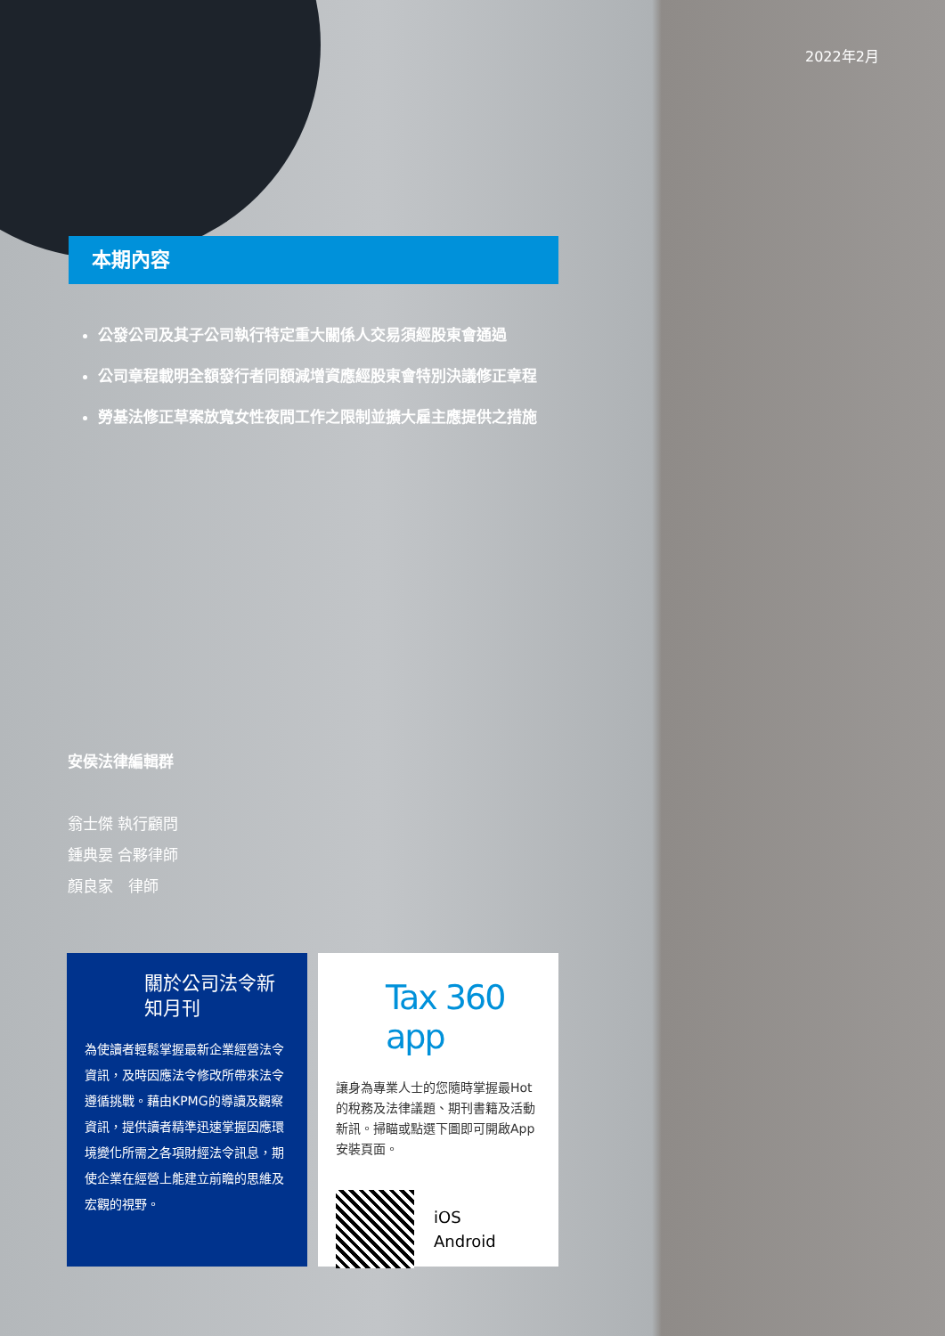2022年2月
本期內容
公發公司及其子公司執行特定重大關係人交易須經股東會通過
公司章程載明全額發行者同額減增資應經股東會特別決議修正章程
勞基法修正草案放寬女性夜間工作之限制並擴大雇主應提供之措施
安侯法律編輯群
翁士傑 執行顧問
鍾典晏 合夥律師
顏良家　律師
關於公司法令新知月刊
為使讀者輕鬆掌握最新企業經營法令資訊，及時因應法令修改所帶來法令遵循挑戰。藉由KPMG的導讀及觀察資訊，提供讀者精準迅速掌握因應環境變化所需之各項財經法令訊息，期使企業在經營上能建立前瞻的思維及宏觀的視野。
Tax 360 app
讓身為專業人士的您隨時掌握最Hot的稅務及法律議題、期刊書籍及活動新訊。掃瞄或點選下圖即可開啟App安裝頁面。
iOS
Android